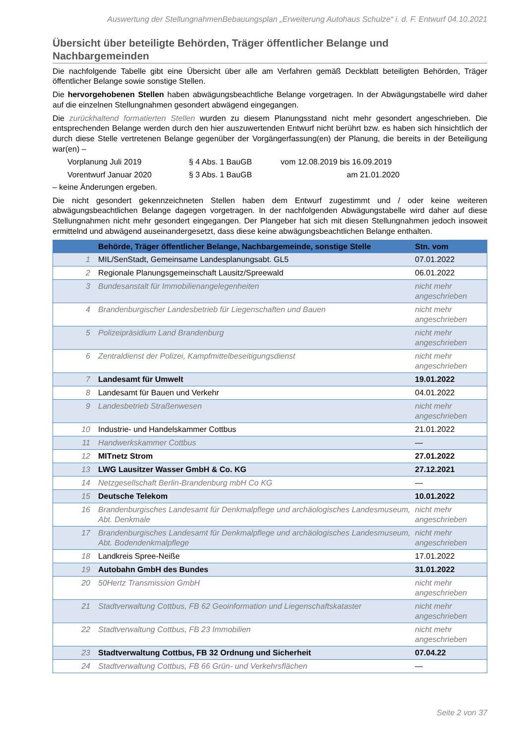Auswertung der StellungnahmenBebauungsplan „Erweiterung Autohaus Schulze“ i. d. F. Entwurf 04.10.2021
Übersicht über beteiligte Behörden, Träger öffentlicher Belange und Nachbargemeinden
Die nachfolgende Tabelle gibt eine Übersicht über alle am Verfahren gemäß Deckblatt beteiligten Behörden, Träger öffentlicher Belange sowie sonstige Stellen.
Die hervorgehobenen Stellen haben abwägungsbeachtliche Belange vorgetragen. In der Abwägungstabelle wird daher auf die einzelnen Stellungnahmen gesondert abwägend eingegangen.
Die zurückhaltend formatierten Stellen wurden zu diesem Planungsstand nicht mehr gesondert angeschrieben. Die entsprechenden Belange werden durch den hier auszuwertenden Entwurf nicht berührt bzw. es haben sich hinsichtlich der durch diese Stelle vertretenen Belange gegenüber der Vorgängerfassung(en) der Planung, die bereits in der Beteiligung war(en) –
Vorplanung Juli 2019 § 4 Abs. 1 BauGB vom 12.08.2019 bis 16.09.2019 Vorentwurf Januar 2020 § 3 Abs. 1 BauGB am 21.01.2020
– keine Änderungen ergeben.
Die nicht gesondert gekennzeichneten Stellen haben dem Entwurf zugestimmt und / oder keine weiteren abwägungsbeachtlichen Belange dagegen vorgetragen. In der nachfolgenden Abwägungstabelle wird daher auf diese Stellungnahmen nicht mehr gesondert eingegangen. Der Plangeber hat sich mit diesen Stellungnahmen jedoch insoweit ermittelnd und abwägend auseinandergesetzt, dass diese keine abwägungsbeachtlichen Belange enthalten.
| | Behörde, Träger öffentlicher Belange, Nachbargemeinde, sonstige Stelle | Stn. vom |
| --- | --- | --- |
| 1 | MIL/SenStadt, Gemeinsame Landesplanungsabt. GL5 | 07.01.2022 |
| 2 | Regionale Planungsgemeinschaft Lausitz/Spreewald | 06.01.2022 |
| 3 | Bundesanstalt für Immobilienangelegenheiten | nicht mehr angeschrieben |
| 4 | Brandenburgischer Landesbetrieb für Liegenschaften und Bauen | nicht mehr angeschrieben |
| 5 | Polizeipräsidium Land Brandenburg | nicht mehr angeschrieben |
| 6 | Zentraldienst der Polizei, Kampfmittelbeseitigungsdienst | nicht mehr angeschrieben |
| 7 | Landesamt für Umwelt | 19.01.2022 |
| 8 | Landesamt für Bauen und Verkehr | 04.01.2022 |
| 9 | Landesbetrieb Straßenwesen | nicht mehr angeschrieben |
| 10 | Industrie- und Handelskammer Cottbus | 21.01.2022 |
| 11 | Handwerkskammer Cottbus | — |
| 12 | MITnetz Strom | 27.01.2022 |
| 13 | LWG Lausitzer Wasser GmbH & Co. KG | 27.12.2021 |
| 14 | Netzgesellschaft Berlin-Brandenburg mbH Co KG | — |
| 15 | Deutsche Telekom | 10.01.2022 |
| 16 | Brandenburgisches Landesamt für Denkmalpflege und archäologisches Landesmuseum, Abt. Denkmale | nicht mehr angeschrieben |
| 17 | Brandenburgisches Landesamt für Denkmalpflege und archäologisches Landesmuseum, Abt. Bodendenkmalpflege | nicht mehr angeschrieben |
| 18 | Landkreis Spree-Neiße | 17.01.2022 |
| 19 | Autobahn GmbH des Bundes | 31.01.2022 |
| 20 | 50Hertz Transmission GmbH | nicht mehr angeschrieben |
| 21 | Stadtverwaltung Cottbus, FB 62 Geoinformation und Liegenschaftskataster | nicht mehr angeschrieben |
| 22 | Stadtverwaltung Cottbus, FB 23 Immobilien | nicht mehr angeschrieben |
| 23 | Stadtverwaltung Cottbus, FB 32 Ordnung und Sicherheit | 07.04.22 |
| 24 | Stadtverwaltung Cottbus, FB 66 Grün- und Verkehrsflächen | — |
Seite 2 von 37